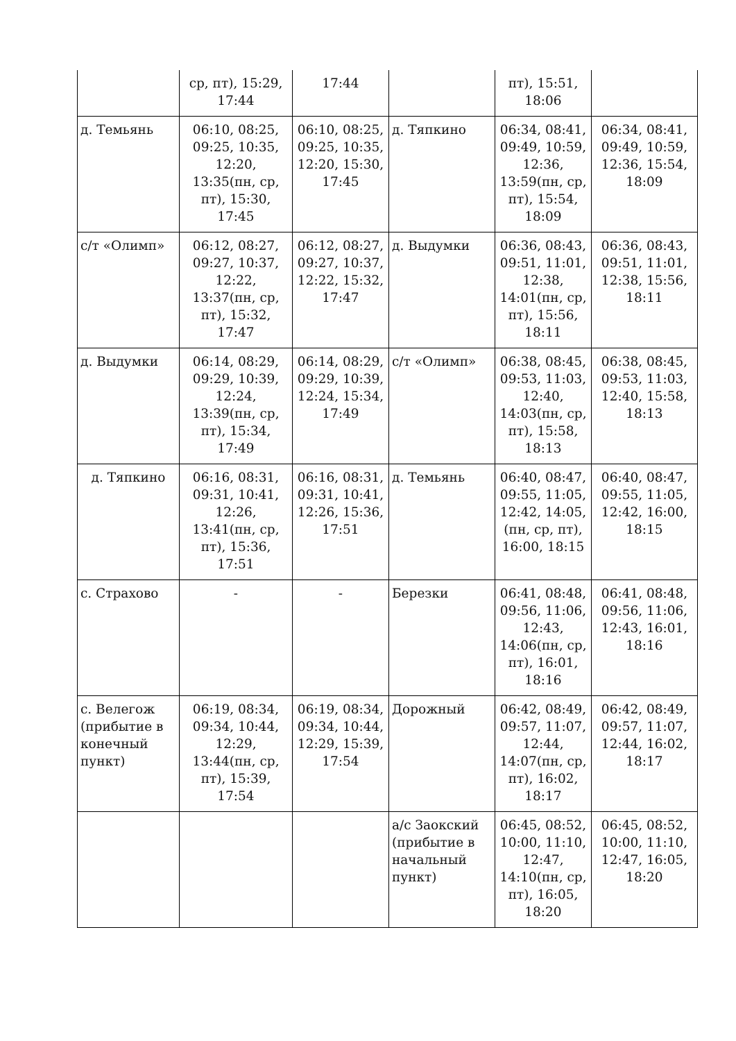| | ср, пт), 15:29, 17:44 | 17:44 | | пт), 15:51, 18:06 | |
| д. Темьянь | 06:10, 08:25, 09:25, 10:35, 12:20, 13:35(пн, ср, пт), 15:30, 17:45 | 06:10, 08:25, 09:25, 10:35, 12:20, 15:30, 17:45 | д. Тяпкино | 06:34, 08:41, 09:49, 10:59, 12:36, 13:59(пн, ср, пт), 15:54, 18:09 | 06:34, 08:41, 09:49, 10:59, 12:36, 15:54, 18:09 |
| с/т «Олимп» | 06:12, 08:27, 09:27, 10:37, 12:22, 13:37(пн, ср, пт), 15:32, 17:47 | 06:12, 08:27, 09:27, 10:37, 12:22, 15:32, 17:47 | д. Выдумки | 06:36, 08:43, 09:51, 11:01, 12:38, 14:01(пн, ср, пт), 15:56, 18:11 | 06:36, 08:43, 09:51, 11:01, 12:38, 15:56, 18:11 |
| д. Выдумки | 06:14, 08:29, 09:29, 10:39, 12:24, 13:39(пн, ср, пт), 15:34, 17:49 | 06:14, 08:29, 09:29, 10:39, 12:24, 15:34, 17:49 | с/т «Олимп» | 06:38, 08:45, 09:53, 11:03, 12:40, 14:03(пн, ср, пт), 15:58, 18:13 | 06:38, 08:45, 09:53, 11:03, 12:40, 15:58, 18:13 |
| д. Тяпкино | 06:16, 08:31, 09:31, 10:41, 12:26, 13:41(пн, ср, пт), 15:36, 17:51 | 06:16, 08:31, 09:31, 10:41, 12:26, 15:36, 17:51 | д. Темьянь | 06:40, 08:47, 09:55, 11:05, 12:42, 14:05, (пн, ср, пт), 16:00, 18:15 | 06:40, 08:47, 09:55, 11:05, 12:42, 16:00, 18:15 |
| с. Страхово | - | - | Березки | 06:41, 08:48, 09:56, 11:06, 12:43, 14:06(пн, ср, пт), 16:01, 18:16 | 06:41, 08:48, 09:56, 11:06, 12:43, 16:01, 18:16 |
| с. Велегож (прибытие в конечный пункт) | 06:19, 08:34, 09:34, 10:44, 12:29, 13:44(пн, ср, пт), 15:39, 17:54 | 06:19, 08:34, 09:34, 10:44, 12:29, 15:39, 17:54 | Дорожный | 06:42, 08:49, 09:57, 11:07, 12:44, 14:07(пн, ср, пт), 16:02, 18:17 | 06:42, 08:49, 09:57, 11:07, 12:44, 16:02, 18:17 |
| | | | а/с Заокский (прибытие в начальный пункт) | 06:45, 08:52, 10:00, 11:10, 12:47, 14:10(пн, ср, пт), 16:05, 18:20 | 06:45, 08:52, 10:00, 11:10, 12:47, 16:05, 18:20 |